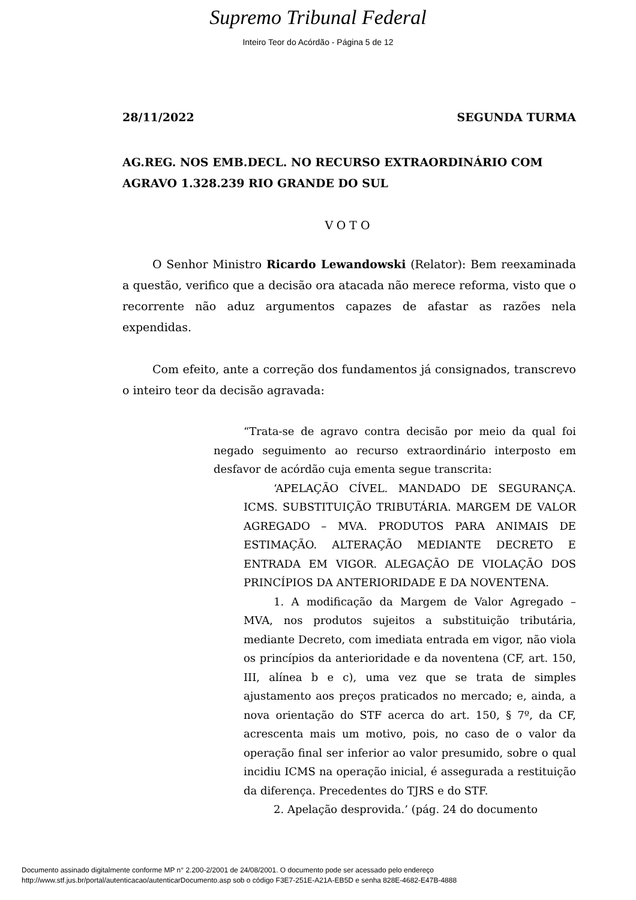Supremo Tribunal Federal
Inteiro Teor do Acórdão - Página 5 de 12
28/11/2022 SEGUNDA TURMA
AG.REG. NOS EMB.DECL. NO RECURSO EXTRAORDINÁRIO COM AGRAVO 1.328.239 RIO GRANDE DO SUL
VOTO
O Senhor Ministro Ricardo Lewandowski (Relator): Bem reexaminada a questão, verifico que a decisão ora atacada não merece reforma, visto que o recorrente não aduz argumentos capazes de afastar as razões nela expendidas.
Com efeito, ante a correção dos fundamentos já consignados, transcrevo o inteiro teor da decisão agravada:
“Trata-se de agravo contra decisão por meio da qual foi negado seguimento ao recurso extraordinário interposto em desfavor de acórdão cuja ementa segue transcrita:
‘APELAÇÃO CÍVEL. MANDADO DE SEGURANÇA. ICMS. SUBSTITUIÇÃO TRIBUTÁRIA. MARGEM DE VALOR AGREGADO – MVA. PRODUTOS PARA ANIMAIS DE ESTIMAÇÃO. ALTERAÇÃO MEDIANTE DECRETO E ENTRADA EM VIGOR. ALEGAÇÃO DE VIOLAÇÃO DOS PRINCÍPIOS DA ANTERIORIDADE E DA NOVENTENA.
1. A modificação da Margem de Valor Agregado – MVA, nos produtos sujeitos a substituição tributária, mediante Decreto, com imediata entrada em vigor, não viola os princípios da anterioridade e da noventena (CF, art. 150, III, alínea b e c), uma vez que se trata de simples ajustamento aos preços praticados no mercado; e, ainda, a nova orientação do STF acerca do art. 150, § 7º, da CF, acrescenta mais um motivo, pois, no caso de o valor da operação final ser inferior ao valor presumido, sobre o qual incidiu ICMS na operação inicial, é assegurada a restituição da diferença. Precedentes do TJRS e do STF.
2. Apelação desprovida.’ (pág. 24 do documento
Documento assinado digitalmente conforme MP n° 2.200-2/2001 de 24/08/2001. O documento pode ser acessado pelo endereço
http://www.stf.jus.br/portal/autenticacao/autenticarDocumento.asp sob o código F3E7-251E-A21A-EB5D e senha 828E-4682-E47B-4888